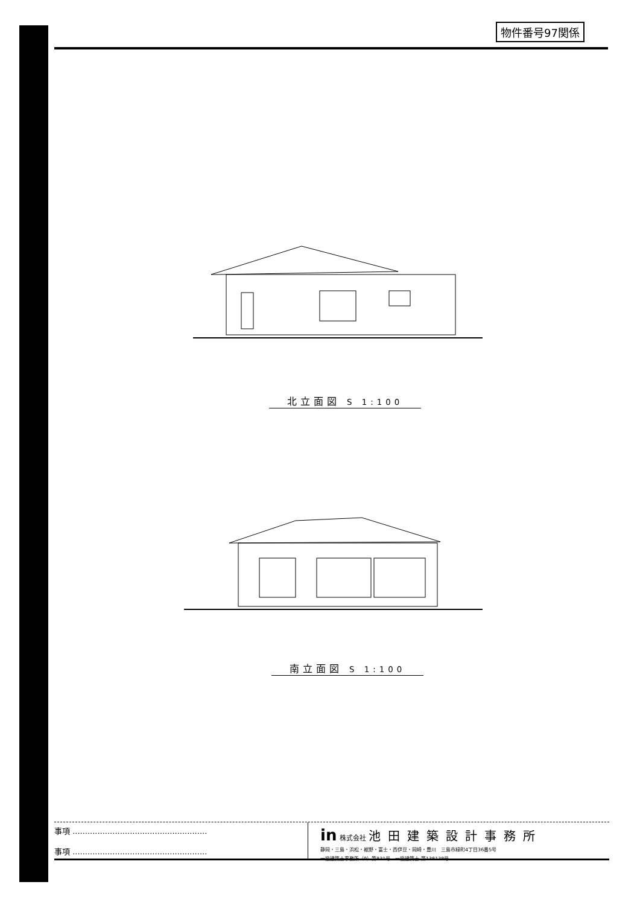物件番号97関係
北立面図 S 1:100
南立面図 S 1:100
事項 ......................................................
事項 ......................................................
in 株式会社 池田建築設計事務所
静岡・三島・浜松・裾野・富士・西伊豆・岡崎・豊川　三島市緑町4丁目36番5号
一級建築士事務所（9）第831号　一級建築士 第138138号